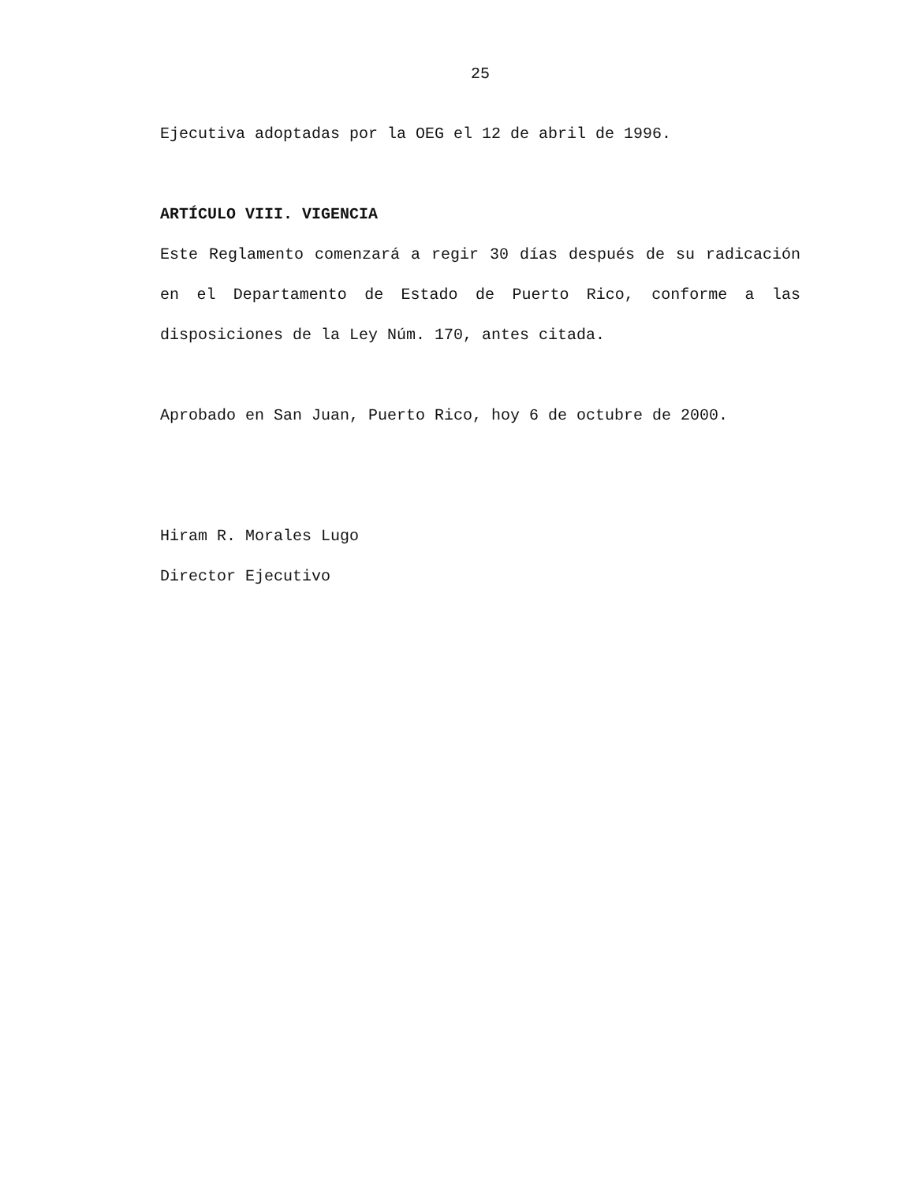25
Ejecutiva adoptadas por la OEG el 12 de abril de 1996.
ARTÍCULO VIII. VIGENCIA
Este Reglamento comenzará a regir 30 días después de su radicación en el Departamento de Estado de Puerto Rico, conforme a las disposiciones de la Ley Núm. 170, antes citada.
Aprobado en San Juan, Puerto Rico, hoy 6 de octubre de 2000.
Hiram R. Morales Lugo
Director Ejecutivo